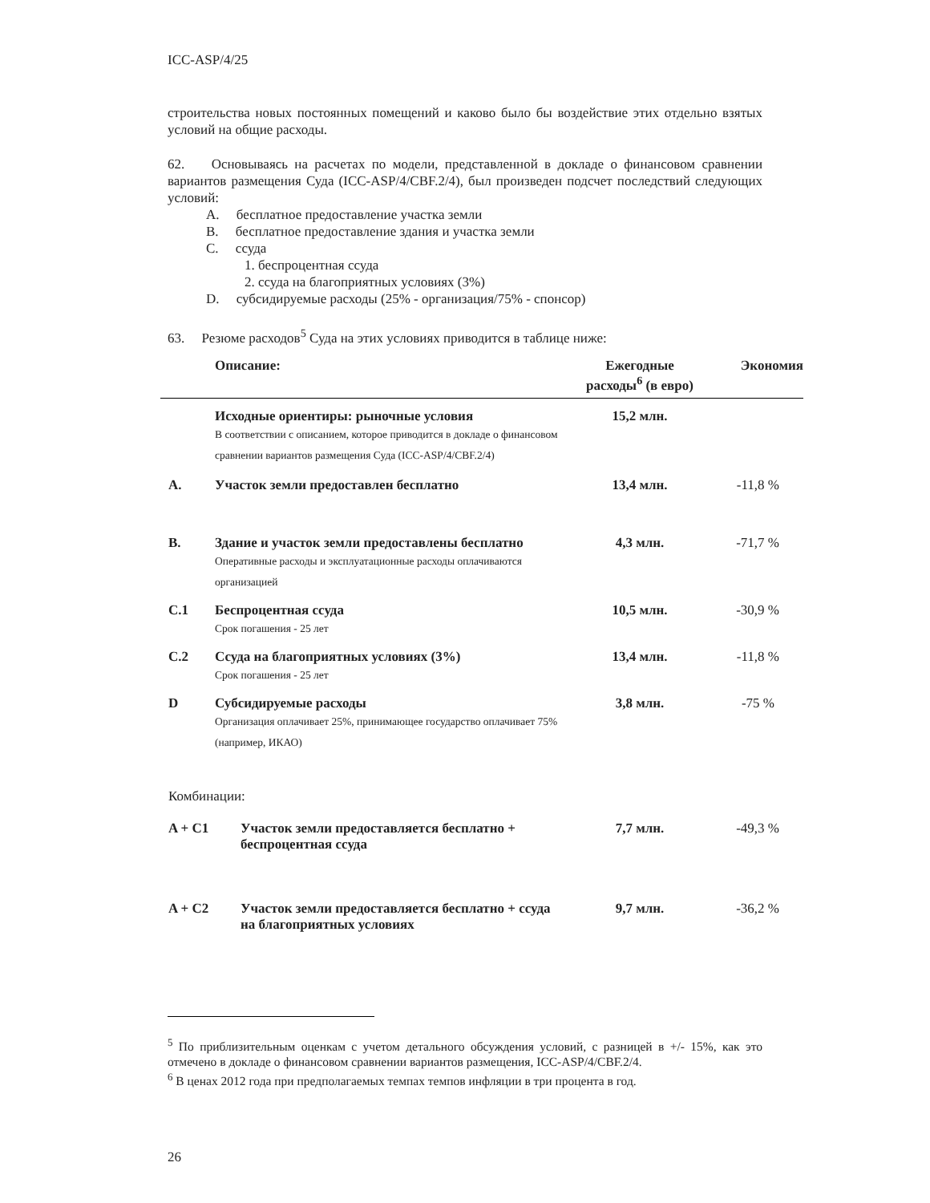ICC-ASP/4/25
строительства новых постоянных помещений и каково было бы воздействие этих отдельно взятых условий на общие расходы.
62. Основываясь на расчетах по модели, представленной в докладе о финансовом сравнении вариантов размещения Суда (ICC-ASP/4/CBF.2/4), был произведен подсчет последствий следующих условий:
A. бесплатное предоставление участка земли
B. бесплатное предоставление здания и участка земли
C. ссуда
1. беспроцентная ссуда
2. ссуда на благоприятных условиях (3%)
D. субсидируемые расходы (25% - организация/75% - спонсор)
63. Резюме расходов<sup>5</sup> Суда на этих условиях приводится в таблице ниже:
| | Описание: | Ежегодные расходы<sup>6</sup> (в евро) | Экономия |
| --- | --- | --- | --- |
| | Исходные ориентиры: рыночные условия В соответствии с описанием, которое приводится в докладе о финансовом сравнении вариантов размещения Суда (ICC-ASP/4/CBF.2/4) | 15,2 млн. | |
| A. | Участок земли предоставлен бесплатно | 13,4 млн. | -11,8 % |
| B. | Здание и участок земли предоставлены бесплатно Оперативные расходы и эксплуатационные расходы оплачиваются организацией | 4,3 млн. | -71,7 % |
| C.1 | Беспроцентная ссуда Срок погашения - 25 лет | 10,5 млн. | -30,9 % |
| C.2 | Ссуда на благоприятных условиях (3%) Срок погашения - 25 лет | 13,4 млн. | -11,8 % |
| D | Субсидируемые расходы Организация оплачивает 25%, принимающее государство оплачивает 75% (например, ИКАО) | 3,8 млн. | -75 % |
| Комбинации: | | | |
| A + C1 Участок земли предоставляется бесплатно + беспроцентная ссуда | | 7,7 млн. | -49,3 % |
| A + C2 Участок земли предоставляется бесплатно + ссуда на благоприятных условиях | | 9,7 млн. | -36,2 % |
<sup>5</sup> По приблизительным оценкам с учетом детального обсуждения условий, с разницей в +/- 15%, как это отмечено в докладе о финансовом сравнении вариантов размещения, ICC-ASP/4/CBF.2/4.
<sup>6</sup> В ценах 2012 года при предполагаемых темпах темпов инфляции в три процента в год.
26